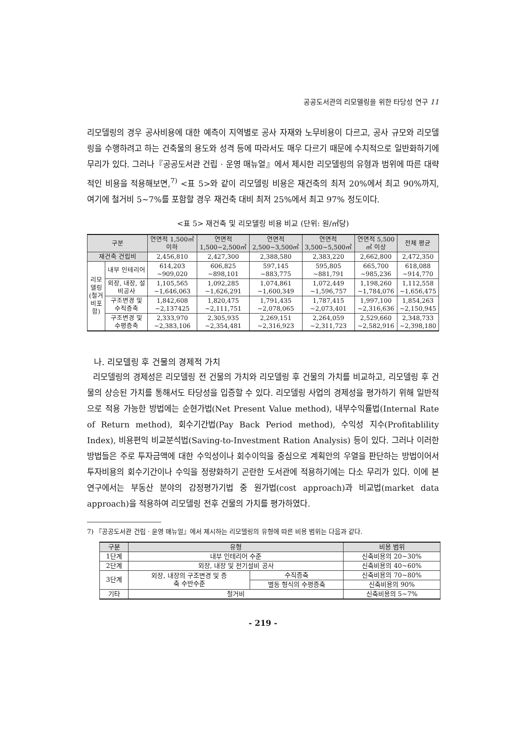공공도서관의 리모델링을 위한 타당성 연구 11
리모델링의 경우 공사비용에 대한 예측이 지역별로 공사 자재와 노무비용이 다르고, 공사 규모와 리모델링을 수행하려고 하는 건축물의 용도와 성격 등에 따라서도 매우 다르기 때문에 수치적으로 일반화하기에 무리가 있다. 그러나『공공도서관 건립 · 운영 매뉴얼』에서 제시한 리모델링의 유형과 범위에 따른 대략적인 비용을 적용해보면,<sup>7)</sup> <표 5>와 같이 리모델링 비용은 재건축의 최저 20%에서 최고 90%까지, 여기에 철거비 5~7%를 포함할 경우 재건축 대비 최저 25%에서 최고 97% 정도이다.
<표 5> 재건축 및 리모델링 비용 비교 (단위: 원/㎡당)
| 구분 | | 연면적 1,500㎡ 이하 | 연면적 1,500~2,500㎡ | 연면적 2,500~3,500㎡ | 연면적 3,500~5,500㎡ | 연면적 5,500 ㎡ 이상 | 전체 평균 |
| --- | --- | --- | --- | --- | --- | --- | --- |
| 재건축 건립비 | | 2,456,810 | 2,427,300 | 2,388,580 | 2,383,220 | 2,662,800 | 2,472,350 |
| 리모 델링 (철거 비포 함) | 내부 인테리어 | 614,203 ~909,020 | 606,825 ~898,101 | 597,145 ~883,775 | 595,805 ~881,791 | 665,700 ~985,236 | 618,088 ~914,770 |
| | 외장, 내장, 설 비공사 | 1,105,565 ~1,646,063 | 1,092,285 ~1,626,291 | 1,074,861 ~1,600,349 | 1,072,449 ~1,596,757 | 1,198,260 ~1,784,076 | 1,112,558 ~1,656,475 |
| | 구조변경 및 수직증축 | 1,842,608 ~2,137425 | 1,820,475 ~2,111,751 | 1,791,435 ~2,078,065 | 1,787,415 ~2,073,401 | 1,997,100 ~2,316,636 | 1,854,263 ~2,150,945 |
| | 구조변경 및 수평증축 | 2,333,970 ~2,383,106 | 2,305,935 ~2,354,481 | 2,269,151 ~2,316,923 | 2,264,059 ~2,311,723 | 2,529,660 ~2,582,916 | 2,348,733 ~2,398,180 |
나. 리모델링 후 건물의 경제적 가치
리모델링의 경제성은 리모델링 전 건물의 가치와 리모델링 후 건물의 가치를 비교하고, 리모델링 후 건물의 상승된 가치를 통해서도 타당성을 입증할 수 있다. 리모델링 사업의 경제성을 평가하기 위해 일반적으로 적용 가능한 방법에는 순현가법(Net Present Value method), 내부수익률법(Internal Rate of Return method), 회수기간법(Pay Back Period method), 수익성 지수(Profitablility Index), 비용편익 비교분석법(Saving-to-Investment Ration Analysis) 등이 있다. 그러나 이러한 방법들은 주로 투자금액에 대한 수익성이나 회수이익을 중심으로 계획안의 우열을 판단하는 방법이어서 투자비용의 회수기간이나 수익을 정량화하기 곤란한 도서관에 적용하기에는 다소 무리가 있다. 이에 본 연구에서는 부동산 분야의 감정평가기법 중 원가법(cost approach)과 비교법(market data approach)을 적용하여 리모델링 전후 건물의 가치를 평가하였다.
7) 『공공도서관 건립 · 운영 매뉴얼』에서 제시하는 리모델링의 유형에 따른 비용 범위는 다음과 같다.
| 구분 | 유형 | | 비용 범위 |
| --- | --- | --- | --- |
| 1단계 | 내부 인테리어 수준 | | 신축비용의 20~30% |
| 2단계 | 외장, 내장 및 전기설비 공사 | | 신축비용의 40~60% |
| 3단계 | 외장, 내장의 구조변경 및 증 축 수반수준 | 수직증축 | 신축비용의 70~80% |
| | | 별동 형식의 수평증축 | 신축비용의 90% |
| 기타 | 철거비 | | 신축비용의 5~7% |
- 219 -